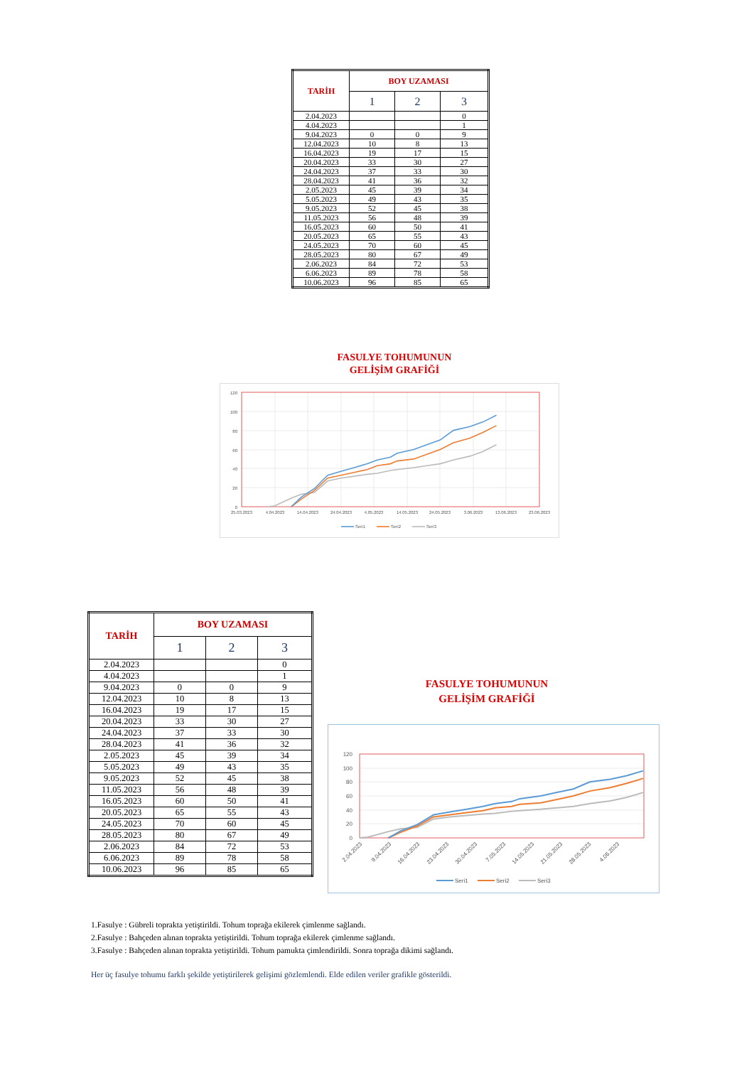| TARİH | BOY UZAMASI | | |
| --- | --- | --- | --- |
| | 1 | 2 | 3 |
| 2.04.2023 | | | 0 |
| 4.04.2023 | | | 1 |
| 9.04.2023 | 0 | 0 | 9 |
| 12.04.2023 | 10 | 8 | 13 |
| 16.04.2023 | 19 | 17 | 15 |
| 20.04.2023 | 33 | 30 | 27 |
| 24.04.2023 | 37 | 33 | 30 |
| 28.04.2023 | 41 | 36 | 32 |
| 2.05.2023 | 45 | 39 | 34 |
| 5.05.2023 | 49 | 43 | 35 |
| 9.05.2023 | 52 | 45 | 38 |
| 11.05.2023 | 56 | 48 | 39 |
| 16.05.2023 | 60 | 50 | 41 |
| 20.05.2023 | 65 | 55 | 43 |
| 24.05.2023 | 70 | 60 | 45 |
| 28.05.2023 | 80 | 67 | 49 |
| 2.06.2023 | 84 | 72 | 53 |
| 6.06.2023 | 89 | 78 | 58 |
| 10.06.2023 | 96 | 85 | 65 |
FASULYE TOHUMUNUN
GELİŞİM GRAFİĞİ
120
100
80
60
40
20
0
25.03.2023
4.04.2023
14.04.2023
24.04.2023
4.05.2023
14.05.2023
24.05.2023
3.06.2023
13.06.2023
23.06.2023
Seri1
Seri2
Seri3
| TARİH | BOY UZAMASI | | |
| --- | --- | --- | --- |
| | 1 | 2 | 3 |
| 2.04.2023 | | | 0 |
| 4.04.2023 | | | 1 |
| 9.04.2023 | 0 | 0 | 9 |
| 12.04.2023 | 10 | 8 | 13 |
| 16.04.2023 | 19 | 17 | 15 |
| 20.04.2023 | 33 | 30 | 27 |
| 24.04.2023 | 37 | 33 | 30 |
| 28.04.2023 | 41 | 36 | 32 |
| 2.05.2023 | 45 | 39 | 34 |
| 5.05.2023 | 49 | 43 | 35 |
| 9.05.2023 | 52 | 45 | 38 |
| 11.05.2023 | 56 | 48 | 39 |
| 16.05.2023 | 60 | 50 | 41 |
| 20.05.2023 | 65 | 55 | 43 |
| 24.05.2023 | 70 | 60 | 45 |
| 28.05.2023 | 80 | 67 | 49 |
| 2.06.2023 | 84 | 72 | 53 |
| 6.06.2023 | 89 | 78 | 58 |
| 10.06.2023 | 96 | 85 | 65 |
FASULYE TOHUMUNUN
GELİŞİM GRAFİĞİ
120
100
80
60
40
20
0
2.04.2023
9.04.2023
16.04.2023
23.04.2023
30.04.2023
7.05.2023
14.05.2023
21.05.2023
28.05.2023
4.06.2023
Seri1
Seri2
Seri3
1.Fasulye : Gübreli toprakta yetiştirildi. Tohum toprağa ekilerek çimlenme sağlandı.
2.Fasulye : Bahçeden alınan toprakta yetiştirildi. Tohum toprağa ekilerek çimlenme sağlandı.
3.Fasulye : Bahçeden alınan toprakta yetiştirildi. Tohum pamukta çimlendirildi. Sonra toprağa dikimi sağlandı.
Her üç fasulye tohumu farklı şekilde yetiştirilerek gelişimi gözlemlendi. Elde edilen veriler grafikle gösterildi.